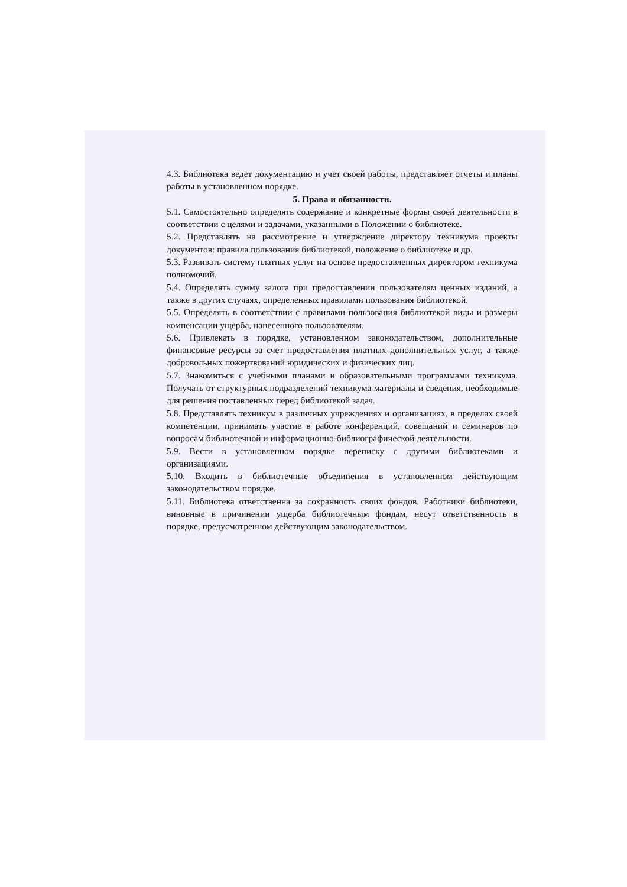4.3. Библиотека ведет документацию и учет своей работы, представляет отчеты и планы работы в установленном порядке.
5. Права и обязанности.
5.1. Самостоятельно определять содержание и конкретные формы своей деятельности в соответствии с целями и задачами, указанными в Положении о библиотеке.
5.2. Представлять на рассмотрение и утверждение директору техникума проекты документов: правила пользования библиотекой, положение о библиотеке и др.
5.3. Развивать систему платных услуг на основе предоставленных директором техникума полномочий.
5.4. Определять сумму залога при предоставлении пользователям ценных изданий, а также в других случаях, определенных правилами пользования библиотекой.
5.5. Определять в соответствии с правилами пользования библиотекой виды и размеры компенсации ущерба, нанесенного пользователям.
5.6. Привлекать в порядке, установленном законодательством, дополнительные финансовые ресурсы за счет предоставления платных дополнительных услуг, а также добровольных пожертвований юридических и физических лиц.
5.7. Знакомиться с учебными планами и образовательными программами техникума. Получать от структурных подразделений техникума материалы и сведения, необходимые для решения поставленных перед библиотекой задач.
5.8. Представлять техникум в различных учреждениях и организациях, в пределах своей компетенции, принимать участие в работе конференций, совещаний и семинаров по вопросам библиотечной и информационно-библиографической деятельности.
5.9. Вести в установленном порядке переписку с другими библиотеками и организациями.
5.10. Входить в библиотечные объединения в установленном действующим законодательством порядке.
5.11. Библиотека ответственна за сохранность своих фондов. Работники библиотеки, виновные в причинении ущерба библиотечным фондам, несут ответственность в порядке, предусмотренном действующим законодательством.